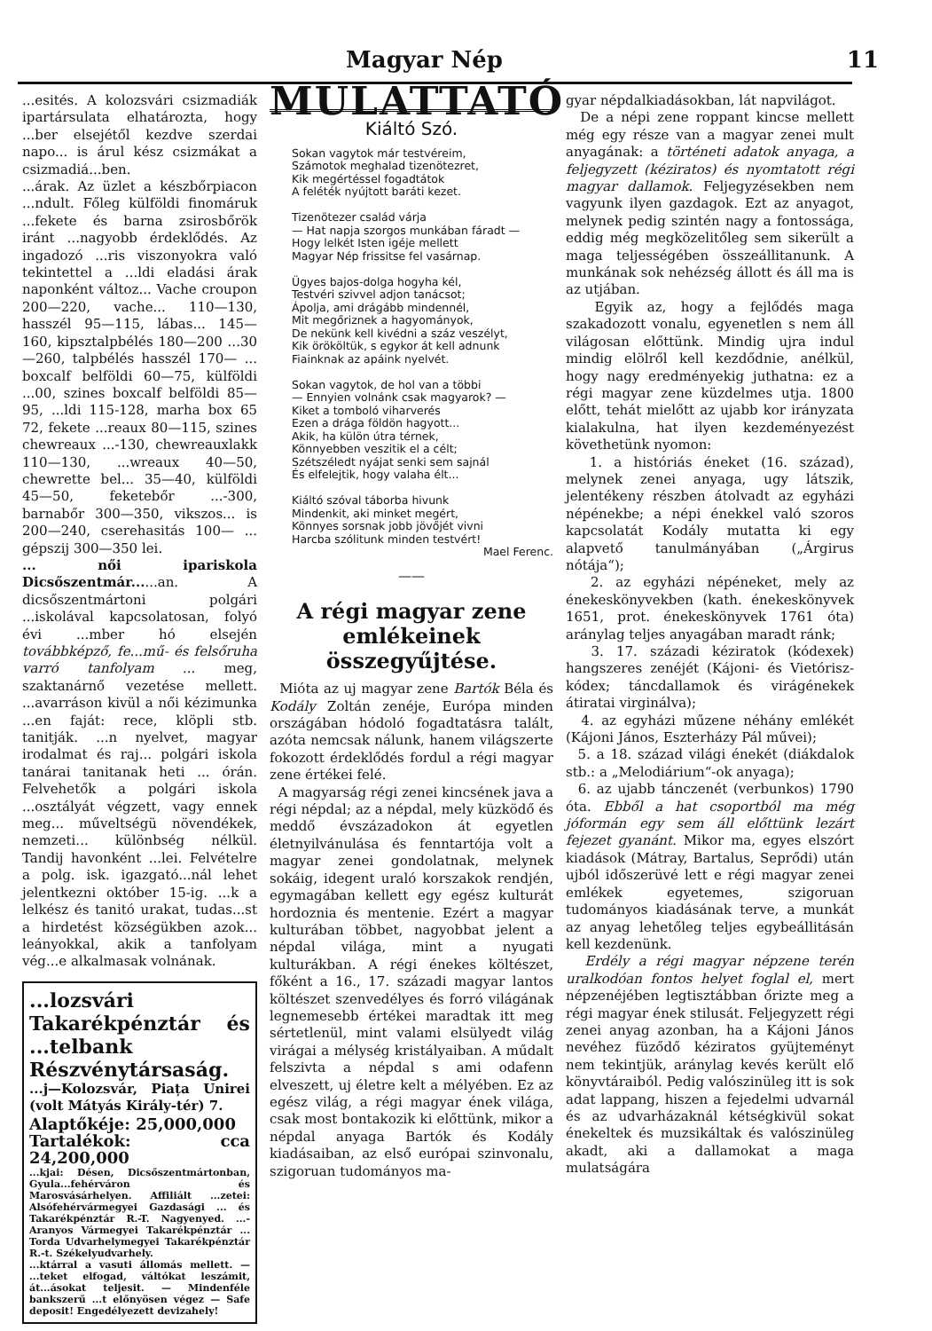Magyar Nép 11
...esités. A kolozsvári csizmadiák ipartársulata elhatározta, hogy ...ber elsejétől kezdve szerdai napo... is árul kész csizmákat a csizmadiá...ben.
...árak. Az üzlet a készbőrpiacon ...ndult. Főleg külföldi finomáruk ...fekete és barna zsirosbőrök iránt ...nagyobb érdeklődés. Az ingadozó ...ris viszonyokra való tekintettel a ...ldi eladási árak naponként változ... Vache croupon 200—220, vache... 110—130, hasszél 95—115, lábas... 145—160, kipsztalpbélés 180—200 ...30—260, talpbélés hasszél 170— ... boxcalf belföldi 60—75, külföldi ...00, szines boxcalf belföldi 85—95, ...ldi 115-128, marha box 65 72, fekete ...reaux 80—115, szines chewreaux ...-130, chewreauxlakk 110—130, ...wreaux 40—50, chewrette bel... 35—40, külföldi 45—50, feketebőr ...-300, barnabőr 300—350, vikszos... is 200—240, cserehasitás 100— ... gépszij 300—350 lei.
... női ipariskola Dicsőszentmár......an. A dicsőszentmártoni polgári ...iskolával kapcsolatosan, folyó évi ...mber hó elsején továbbképző, fe...mű- és felsőruha varró tanfolyam ... meg, szaktanárnő vezetése mellett. ...avarráson kivül a női kézimunka ...en faját: rece, klöpli stb. tanitják. ...n nyelvet, magyar irodalmat és raj... polgári iskola tanárai tanitanak heti ... órán. Felvehetők a polgári iskola ...osztályát végzett, vagy ennek meg... műveltségü növendékek, nemzeti... különbség nélkül. Tandij havonként ...lei. Felvételre a polg. isk. igazgató...nál lehet jelentkezni október 15-ig. ...k a lelkész és tanitó urakat, tudas...st a hirdetést községükben azok... leányokkal, akik a tanfolyam vég...e alkalmasak volnának.
...lozsvári Takarékpénztár és ...telbank Részvénytársaság.
...j—Kolozsvár, Piața Unirei (volt Mátyás Király-tér) 7.
Alaptőkéje: 25,000,000
Tartalékok: cca 24,200,000
...kjai: Désen, Dicsőszentmártonban, Gyula...fehérváron és Marosvásárhelyen. Affiliált ...zetei: Alsófehérvármegyei Gazdasági ... és Takarékpénztár R.-T. Nagyenyed. ...-Aranyos Vármegyei Takarékpénztár ... Torda Udvarhelymegyei Takarékpénztár R.-t. Székelyudvarhely.
...ktárral a vasuti állomás mellett. — ...teket elfogad, váltókat leszámit, át...ásokat teljesit. — Mindenféle bankszerű ...t előnyösen végez — Safe deposit! Engedélyezett devizahely!
MULATTATÓ
Kiáltó Szó.
Sokan vagytok már testvéreim,
Számotok meghalad tizenötezret,
Kik megértéssel fogadtátok
A feléték nyújtott baráti kezet.
Tizenötezer család várja
— Hat napja szorgos munkában fáradt —
Hogy lelkét Isten igéje mellett
Magyar Nép frissitse fel vasárnap.
Ügyes bajos-dolga hogyha kél,
Testvéri szivvel adjon tanácsot;
Ápolja, ami drágább mindennél,
Mit megőriznek a hagyományok,
De nekünk kell kivédni a száz veszélyt,
Kik örököltük, s egykor át kell adnunk
Fiainknak az apáink nyelvét.
Sokan vagytok, de hol van a többi
— Ennyien volnánk csak magyarok? —
Kiket a tomboló viharverés
Ezen a drága földön hagyott...
Akik, ha külön útra térnek,
Könnyebben veszitik el a célt;
Szétszéledt nyájat senki sem sajnál
És elfelejtik, hogy valaha élt...
Kiáltó szóval táborba hivunk
Mindenkit, aki minket megért,
Könnyes sorsnak jobb jövőjét vivni
Harcba szólitunk minden testvért!
Mael Ferenc.
——
A régi magyar zene emlékeinek összegyűjtése.
Mióta az uj magyar zene Bartók Béla és Kodály Zoltán zenéje, Európa minden országában hódoló fogadtatásra talált, azóta nemcsak nálunk, hanem világszerte fokozott érdeklődés fordul a régi magyar zene értékei felé.
A magyarság régi zenei kincsének java a régi népdal; az a népdal, mely küzködő és meddő évszázadokon át egyetlen életnyilvánulása és fenntartója volt a magyar zenei gondolatnak, melynek sokáig, idegent uraló korszakok rendjén, egymagában kellett egy egész kulturát hordoznia és mentenie. Ezért a magyar kulturában többet, nagyobbat jelent a népdal világa, mint a nyugati kulturákban. A régi énekes költészet, főként a 16., 17. századi magyar lantos költészet szenvedélyes és forró világának legnemesebb értékei maradtak itt meg sértetlenül, mint valami elsülyedt világ virágai a mélység kristályaiban. A műdalt felszivta a népdal s ami odafenn elveszett, uj életre kelt a mélyében. Ez az egész világ, a régi magyar ének világa, csak most bontakozik ki előttünk, mikor a népdal anyaga Bartók és Kodály kiadásaiban, az első európai szinvonalu, szigoruan tudományos ma-
gyar népdalkiadásokban, lát napvilágot.
De a népi zene roppant kincse mellett még egy része van a magyar zenei mult anyagának: a történeti adatok anyaga, a feljegyzett (kéziratos) és nyomtatott régi magyar dallamok. Feljegyzésekben nem vagyunk ilyen gazdagok. Ezt az anyagot, melynek pedig szintén nagy a fontossága, eddig még megközelitőleg sem sikerült a maga teljességében összeállitanunk. A munkának sok nehézség állott és áll ma is az utjában.
Egyik az, hogy a fejlődés maga szakadozott vonalu, egyenetlen s nem áll világosan előttünk. Mindig ujra indul mindig elölről kell kezdődnie, anélkül, hogy nagy eredményekig juthatna: ez a régi magyar zene küzdelmes utja. 1800 előtt, tehát mielőtt az ujabb kor irányzata kialakulna, hat ilyen kezdeményezést követhetünk nyomon:
1. a históriás éneket (16. század), melynek zenei anyaga, ugy látszik, jelentékeny részben átolvadt az egyházi népénekbe; a népi énekkel való szoros kapcsolatát Kodály mutatta ki egy alapvető tanulmányában („Árgirus nótája“);
2. az egyházi népéneket, mely az énekeskönyvekben (kath. énekeskönyvek 1651, prot. énekeskönyvek 1761 óta) aránylag teljes anyagában maradt ránk;
3. 17. századi kéziratok (kódexek) hangszeres zenéjét (Kájoni- és Vietórisz-kódex; táncdallamok és virágénekek átiratai virginálva);
4. az egyházi műzene néhány emlékét (Kájoni János, Eszterházy Pál művei);
5. a 18. század világi énekét (diákdalok stb.: a „Melodiárium“-ok anyaga);
6. az ujabb tánczenét (verbunkos) 1790 óta. Ebből a hat csoportból ma még jóformán egy sem áll előttünk lezárt fejezet gyanánt. Mikor ma, egyes elszórt kiadások (Mátray, Bartalus, Seprődi) után ujból időszerüvé lett e régi magyar zenei emlékek egyetemes, szigoruan tudományos kiadásának terve, a munkát az anyag lehetőleg teljes egybeállitásán kell kezdenünk.
Erdély a régi magyar népzene terén uralkodóan fontos helyet foglal el, mert népzenéjében legtisztábban őrizte meg a régi magyar ének stilusát. Feljegyzett régi zenei anyag azonban, ha a Kájoni János nevéhez füződő kéziratos gyüjteményt nem tekintjük, aránylag kevés került elő könyvtáraiból. Pedig valószinüleg itt is sok adat lappang, hiszen a fejedelmi udvarnál és az udvarházaknál kétségkivül sokat énekeltek és muzsikáltak és valószinüleg akadt, aki a dallamokat a maga mulatságára